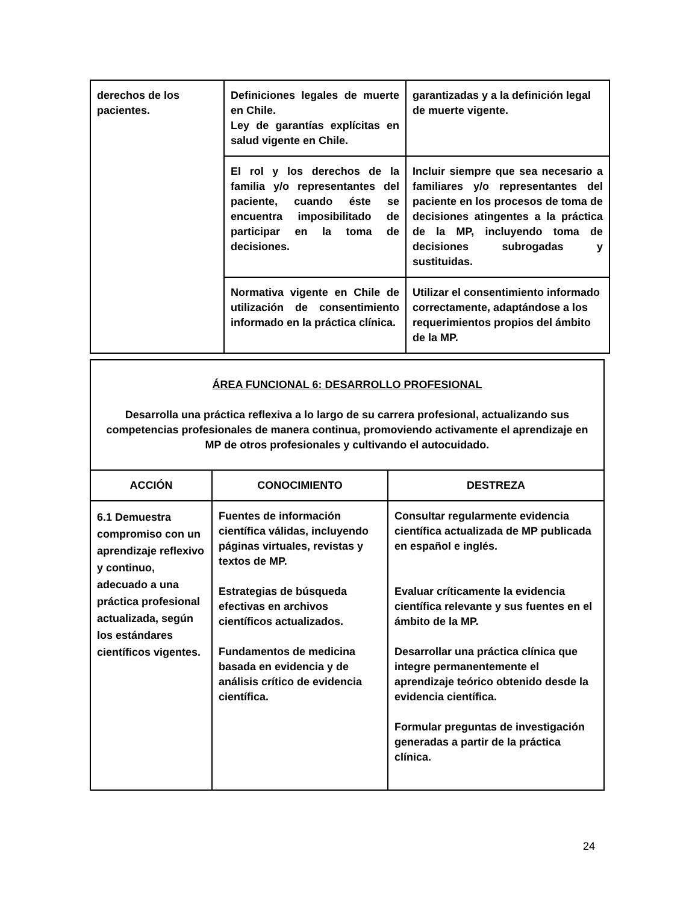| derechos de los pacientes. | Definiciones legales de muerte en Chile. Ley de garantías explícitas en salud vigente en Chile. | garantizadas y a la definición legal de muerte vigente. |
| | El rol y los derechos de la familia y/o representantes del paciente, cuando éste se encuentra imposibilitado de participar en la toma de decisiones. | Incluir siempre que sea necesario a familiares y/o representantes del paciente en los procesos de toma de decisiones atingentes a la práctica de la MP, incluyendo toma de decisiones subrogadas y sustituidas. |
| | Normativa vigente en Chile de utilización de consentimiento informado en la práctica clínica. | Utilizar el consentimiento informado correctamente, adaptándose a los requerimientos propios del ámbito de la MP. |
| ÁREA FUNCIONAL 6: DESARROLLO PROFESIONAL Desarrolla una práctica reflexiva a lo largo de su carrera profesional, actualizando sus competencias profesionales de manera continua, promoviendo activamente el aprendizaje en MP de otros profesionales y cultivando el autocuidado. | | |
| ACCIÓN | CONOCIMIENTO | DESTREZA |
| 6.1 Demuestra compromiso con un aprendizaje reflexivo y continuo, adecuado a una práctica profesional actualizada, según los estándares científicos vigentes. | Fuentes de información científica válidas, incluyendo páginas virtuales, revistas y textos de MP. Estrategias de búsqueda efectivas en archivos científicos actualizados. Fundamentos de medicina basada en evidencia y de análisis crítico de evidencia científica. | Consultar regularmente evidencia científica actualizada de MP publicada en español e inglés. Evaluar críticamente la evidencia científica relevante y sus fuentes en el ámbito de la MP. Desarrollar una práctica clínica que integre permanentemente el aprendizaje teórico obtenido desde la evidencia científica. Formular preguntas de investigación generadas a partir de la práctica clínica. |
24